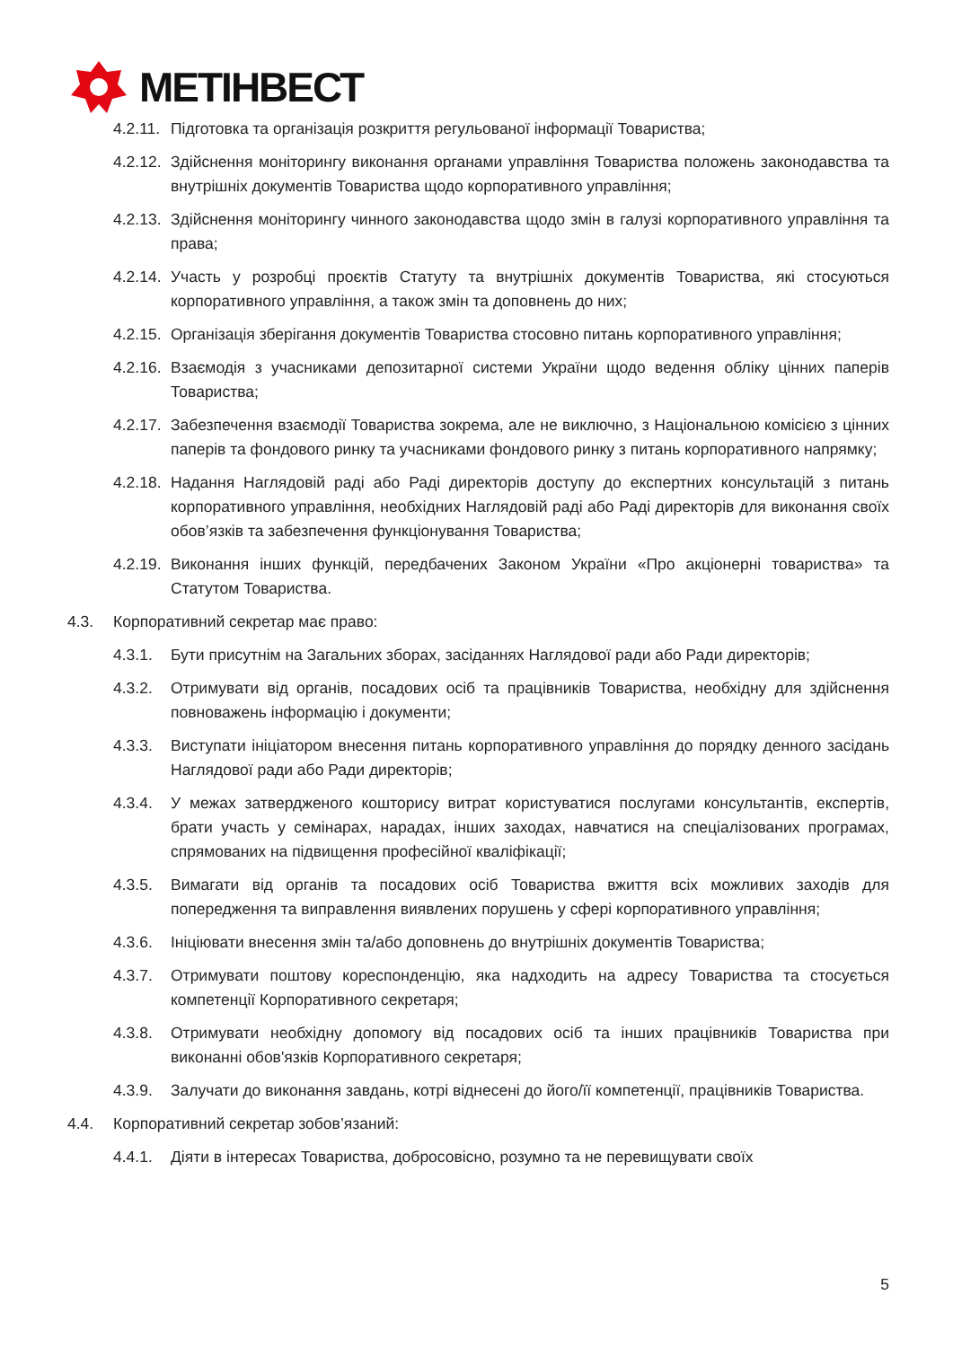МЕТІНВЕСТ
4.2.11. Підготовка та організація розкриття регульованої інформації Товариства;
4.2.12. Здійснення моніторингу виконання органами управління Товариства положень законодавства та внутрішніх документів Товариства щодо корпоративного управління;
4.2.13. Здійснення моніторингу чинного законодавства щодо змін в галузі корпоративного управління та права;
4.2.14. Участь у розробці проєктів Статуту та внутрішніх документів Товариства, які стосуються корпоративного управління, а також змін та доповнень до них;
4.2.15. Організація зберігання документів Товариства стосовно питань корпоративного управління;
4.2.16. Взаємодія з учасниками депозитарної системи України щодо ведення обліку цінних паперів Товариства;
4.2.17. Забезпечення взаємодії Товариства зокрема, але не виключно, з Національною комісією з цінних паперів та фондового ринку та учасниками фондового ринку з питань корпоративного напрямку;
4.2.18. Надання Наглядовій раді або Раді директорів доступу до експертних консультацій з питань корпоративного управління, необхідних Наглядовій раді або Раді директорів для виконання своїх обов’язків та забезпечення функціонування Товариства;
4.2.19. Виконання інших функцій, передбачених Законом України «Про акціонерні товариства» та Статутом Товариства.
4.3. Корпоративний секретар має право:
4.3.1. Бути присутнім на Загальних зборах, засіданнях Наглядової ради або Ради директорів;
4.3.2. Отримувати від органів, посадових осіб та працівників Товариства, необхідну для здійснення повноважень інформацію і документи;
4.3.3. Виступати ініціатором внесення питань корпоративного управління до порядку денного засідань Наглядової ради або Ради директорів;
4.3.4. У межах затвердженого кошторису витрат користуватися послугами консультантів, експертів, брати участь у семінарах, нарадах, інших заходах, навчатися на спеціалізованих програмах, спрямованих на підвищення професійної кваліфікації;
4.3.5. Вимагати від органів та посадових осіб Товариства вжиття всіх можливих заходів для попередження та виправлення виявлених порушень у сфері корпоративного управління;
4.3.6. Ініціювати внесення змін та/або доповнень до внутрішніх документів Товариства;
4.3.7. Отримувати поштову кореспонденцію, яка надходить на адресу Товариства та стосується компетенції Корпоративного секретаря;
4.3.8. Отримувати необхідну допомогу від посадових осіб та інших працівників Товариства при виконанні обов'язків Корпоративного секретаря;
4.3.9. Залучати до виконання завдань, котрі віднесені до його/її компетенції, працівників Товариства.
4.4. Корпоративний секретар зобов’язаний:
4.4.1. Діяти в інтересах Товариства, добросовісно, розумно та не перевищувати своїх
5